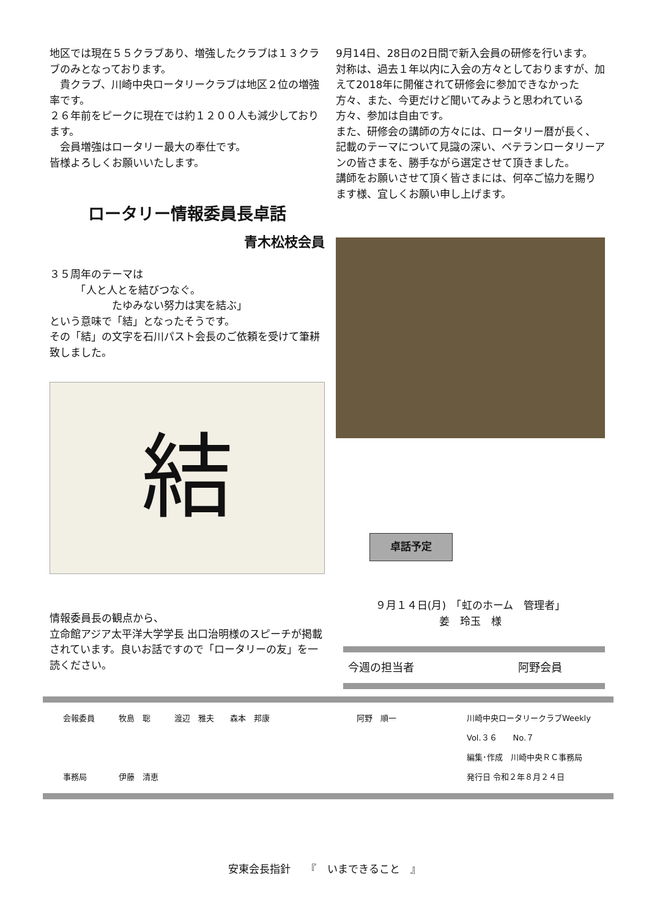地区では現在５５クラブあり、増強したクラブは１３クラブのみとなっております。
　貴クラブ、川崎中央ロータリークラブは地区２位の増強率です。
２６年前をピークに現在では約１２００人も減少しております。
　会員増強はロータリー最大の奉仕です。
皆様よろしくお願いいたします。
ロータリー情報委員長卓話
青木松枝会員
３５周年のテーマは
　　　「人と人とを結びつなぐ。
　　　　　　たゆみない努力は実を結ぶ」
という意味で「結」となったそうです。
その「結」の文字を石川パスト会長のご依頼を受けて筆耕致しました。
結
情報委員長の観点から、
立命館アジア太平洋大学学長 出口治明様のスピーチが掲載されています。良いお話ですので「ロータリーの友」を一読ください。
9月14日、28日の2日間で新入会員の研修を行います。
対称は、過去１年以内に入会の方々としておりますが、加えて2018年に開催されて研修会に参加できなかった方々、また、今更だけど聞いてみようと思われている方々、参加は自由です。
また、研修会の講師の方々には、ロータリー暦が長く、記載のテーマについて見識の深い、ベテランロータリーアンの皆さまを、勝手ながら選定させて頂きました。
講師をお願いさせて頂く皆さまには、何卒ご協力を賜ります様、宜しくお願い申し上げます。
卓話予定
９月１４日(月)　「虹のホーム　管理者」
姜　玲玉　様
今週の担当者 阿野会員
会報委員　　　牧島　聡　　　渡辺　雅夫　　森本　邦康
事務局　　　　伊藤　清恵
阿野　順一 川崎中央ロータリークラブWeekly
Vol.３６　　No.７
編集･作成　川崎中央ＲＣ事務局
発行日 令和２年８月２４日
安東会長指針　　『　いまできること　』